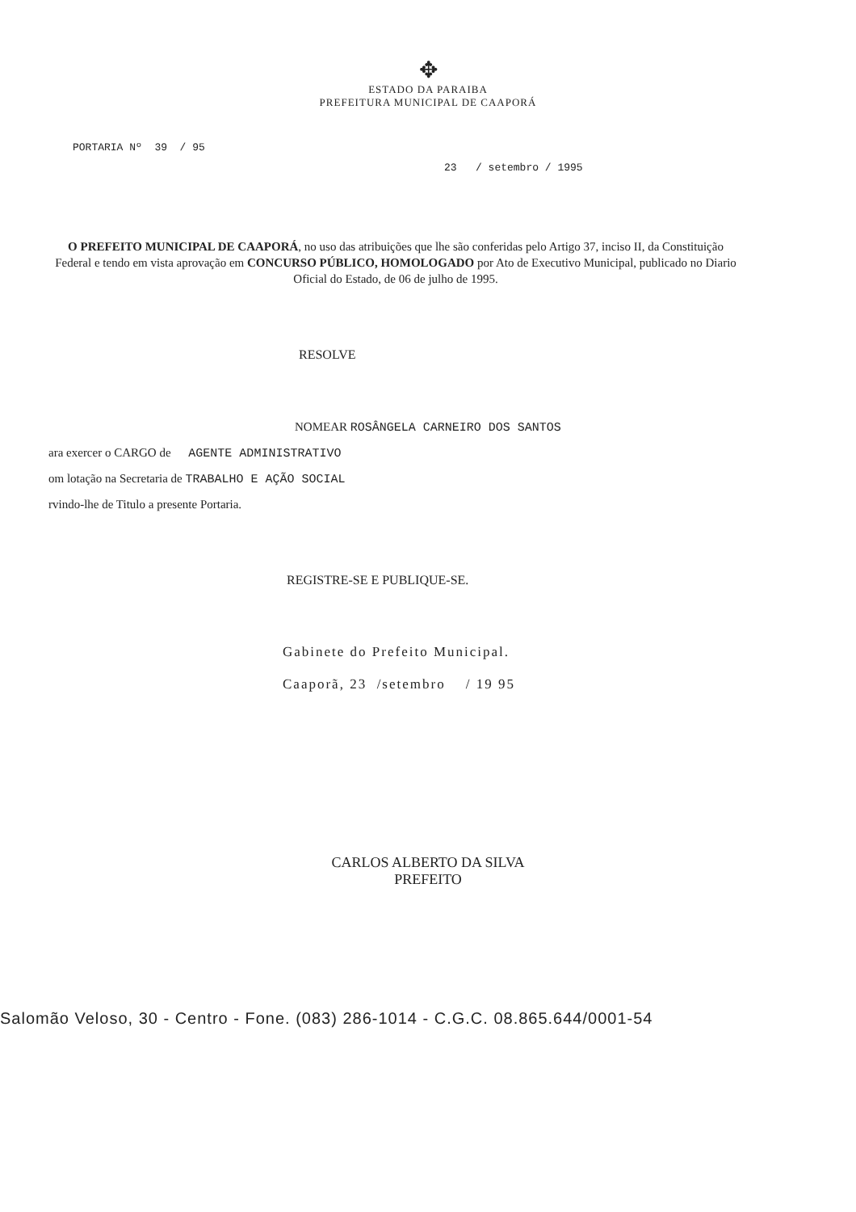✥
ESTADO DA PARAIBA
PREFEITURA MUNICIPAL DE CAAPORÁ
PORTARIA Nº 39 / 95
23 / setembro / 1995
O PREFEITO MUNICIPAL DE CAAPORÁ, no uso das atribuições que lhe são conferidas pelo Artigo 37, inciso II, da Constituição Federal e tendo em vista aprovação em CONCURSO PÚBLICO, HOMOLOGADO por Ato de Executivo Municipal, publicado no Diario Oficial do Estado, de 06 de julho de 1995.
RESOLVE
NOMEAR ROSÂNGELA CARNEIRO DOS SANTOS
ara exercer o CARGO de AGENTE ADMINISTRATIVO
om lotação na Secretaria de TRABALHO E AÇÃO SOCIAL
rvindo-lhe de Titulo a presente Portaria.
REGISTRE-SE E PUBLIQUE-SE.
Gabinete do Prefeito Municipal.
Caaporã, 23 /setembro / 19 95
CARLOS ALBERTO DA SILVA
PREFEITO
Salomão Veloso, 30 - Centro - Fone. (083) 286-1014 - C.G.C. 08.865.644/0001-54